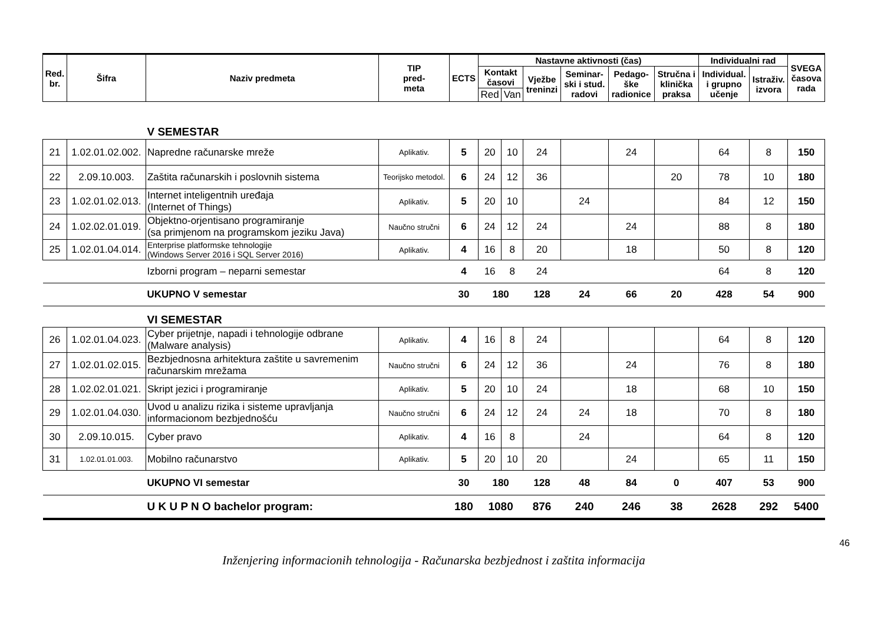| Red. br. | Šifra | Naziv predmeta | TIP pred- meta | ECTS | Nastavne aktivnosti (čas) | | | | | | Individualni rad | | SVEGA časova rada |
| --- | --- | --- | --- | --- | --- | --- | --- | --- | --- | --- | --- | --- | --- |
| | | | | | Kontakt časovi | | Vježbe treninzi | Seminar- ski i stud. radovi | Pedago- ške radionice | Stručna i klinička praksa | Individual. i grupno učenje | Istraživ. izvora | |
| | | | | | Red | Van | | | | | | | |
| | | V SEMESTAR | | | | | | | | | | | |
| 21 | 1.02.01.02.002. | Napredne računarske mreže | Aplikativ. | 5 | 20 | 10 | 24 | | 24 | | 64 | 8 | 150 |
| 22 | 2.09.10.003. | Zaštita računarskih i poslovnih sistema | Teorijsko metodol. | 6 | 24 | 12 | 36 | | | 20 | 78 | 10 | 180 |
| 23 | 1.02.01.02.013. | Internet inteligentnih uređaja (Internet of Things) | Aplikativ. | 5 | 20 | 10 | | 24 | | | 84 | 12 | 150 |
| 24 | 1.02.02.01.019. | Objektno-orjentisano programiranje (sa primjenom na programskom jeziku Java) | Naučno stručni | 6 | 24 | 12 | 24 | | 24 | | 88 | 8 | 180 |
| 25 | 1.02.01.04.014. | Enterprise platformske tehnologije (Windows Server 2016 i SQL Server 2016) | Aplikativ. | 4 | 16 | 8 | 20 | | 18 | | 50 | 8 | 120 |
| | | Izborni program – neparni semestar | | 4 | 16 | 8 | 24 | | | | 64 | 8 | 120 |
| | | UKUPNO V semestar | | 30 | 180 | | 128 | 24 | 66 | 20 | 428 | 54 | 900 |
| | | VI SEMESTAR | | | | | | | | | | | |
| 26 | 1.02.01.04.023. | Cyber prijetnje, napadi i tehnologije odbrane (Malware analysis) | Aplikativ. | 4 | 16 | 8 | 24 | | | | 64 | 8 | 120 |
| 27 | 1.02.01.02.015. | Bezbjednosna arhitektura zaštite u savremenim računarskim mrežama | Naučno stručni | 6 | 24 | 12 | 36 | | 24 | | 76 | 8 | 180 |
| 28 | 1.02.02.01.021. | Skript jezici i programiranje | Aplikativ. | 5 | 20 | 10 | 24 | | 18 | | 68 | 10 | 150 |
| 29 | 1.02.01.04.030. | Uvod u analizu rizika i sisteme upravljanja informacionom bezbjednošću | Naučno stručni | 6 | 24 | 12 | 24 | 24 | 18 | | 70 | 8 | 180 |
| 30 | 2.09.10.015. | Cyber pravo | Aplikativ. | 4 | 16 | 8 | | 24 | | | 64 | 8 | 120 |
| 31 | 1.02.01.01.003. | Mobilno računarstvo | Aplikativ. | 5 | 20 | 10 | 20 | | 24 | | 65 | 11 | 150 |
| | | UKUPNO VI semestar | | 30 | 180 | | 128 | 48 | 84 | 0 | 407 | 53 | 900 |
| | | U K U P N O bachelor program: | | 180 | 1080 | | 876 | 240 | 246 | 38 | 2628 | 292 | 5400 |
46
Inženjering informacionih tehnologija - Računarska bezbjednost i zaštita informacija